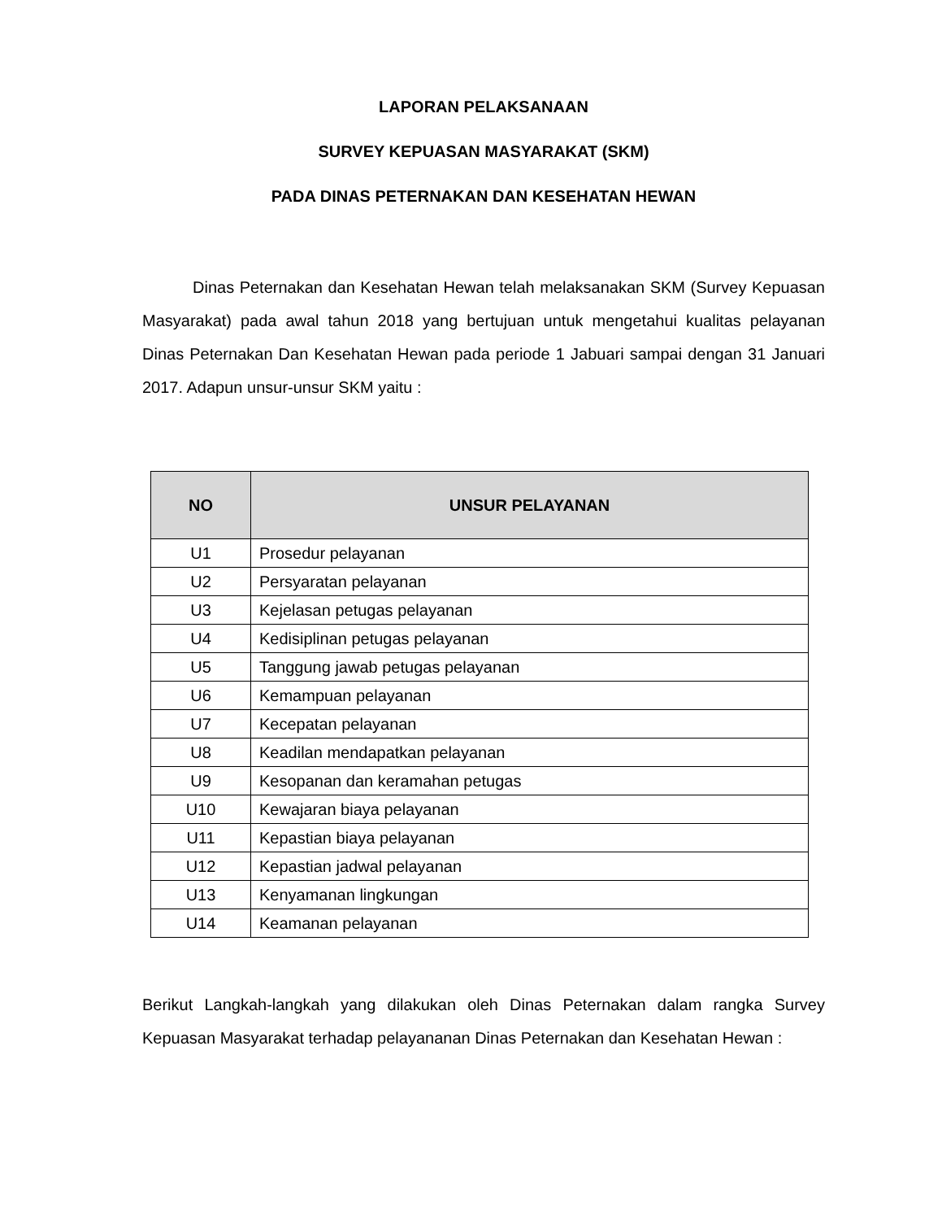LAPORAN PELAKSANAAN
SURVEY KEPUASAN MASYARAKAT (SKM)
PADA DINAS PETERNAKAN DAN KESEHATAN HEWAN
Dinas Peternakan dan Kesehatan Hewan telah melaksanakan SKM (Survey Kepuasan Masyarakat) pada awal tahun 2018 yang bertujuan untuk mengetahui kualitas pelayanan Dinas Peternakan Dan Kesehatan Hewan pada periode 1 Jabuari sampai dengan 31 Januari 2017. Adapun unsur-unsur SKM yaitu :
| NO | UNSUR PELAYANAN |
| --- | --- |
| U1 | Prosedur pelayanan |
| U2 | Persyaratan pelayanan |
| U3 | Kejelasan petugas pelayanan |
| U4 | Kedisiplinan petugas pelayanan |
| U5 | Tanggung jawab petugas pelayanan |
| U6 | Kemampuan pelayanan |
| U7 | Kecepatan pelayanan |
| U8 | Keadilan mendapatkan pelayanan |
| U9 | Kesopanan dan keramahan petugas |
| U10 | Kewajaran biaya pelayanan |
| U11 | Kepastian biaya pelayanan |
| U12 | Kepastian jadwal pelayanan |
| U13 | Kenyamanan lingkungan |
| U14 | Keamanan pelayanan |
Berikut Langkah-langkah yang dilakukan oleh Dinas Peternakan dalam rangka Survey Kepuasan Masyarakat terhadap pelayananan Dinas Peternakan dan Kesehatan Hewan :